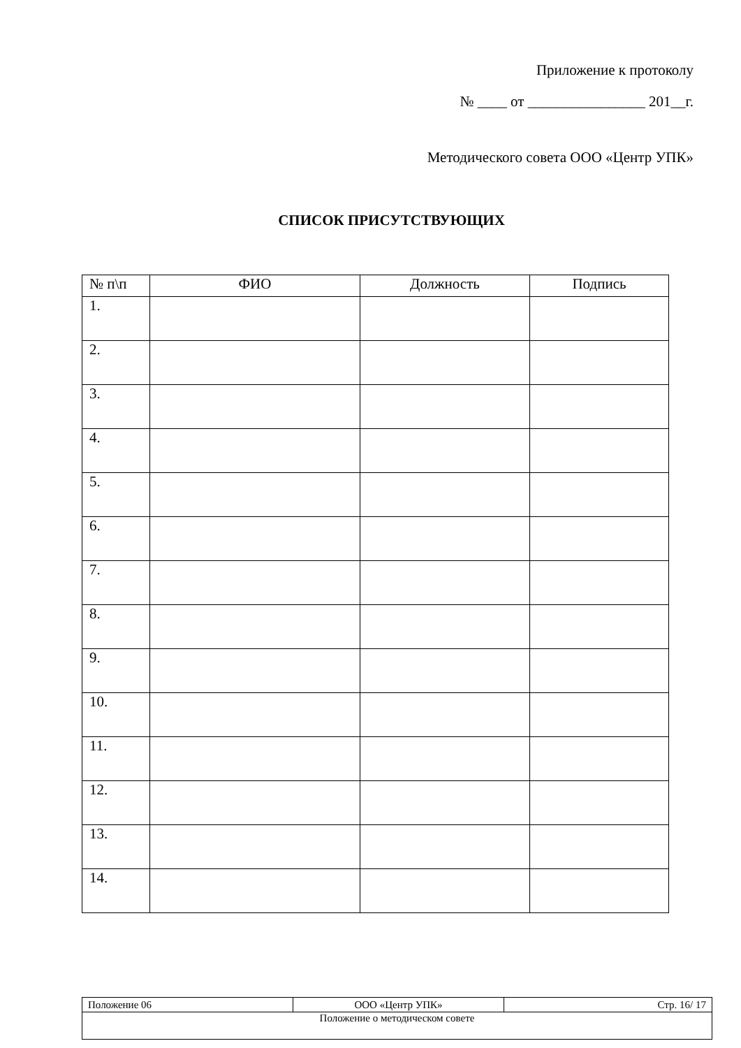Приложение к протоколу
№ ____ от ________________ 201__г.
Методического совета ООО «Центр УПК»
СПИСОК ПРИСУТСТВУЮЩИХ
| № п\п | ФИО | Должность | Подпись |
| --- | --- | --- | --- |
| 1. | | | |
| 2. | | | |
| 3. | | | |
| 4. | | | |
| 5. | | | |
| 6. | | | |
| 7. | | | |
| 8. | | | |
| 9. | | | |
| 10. | | | |
| 11. | | | |
| 12. | | | |
| 13. | | | |
| 14. | | | |
| Положение 06 | ООО «Центр УПК» | Стр. 16/ 17 |
| Положение о методическом совете | | |